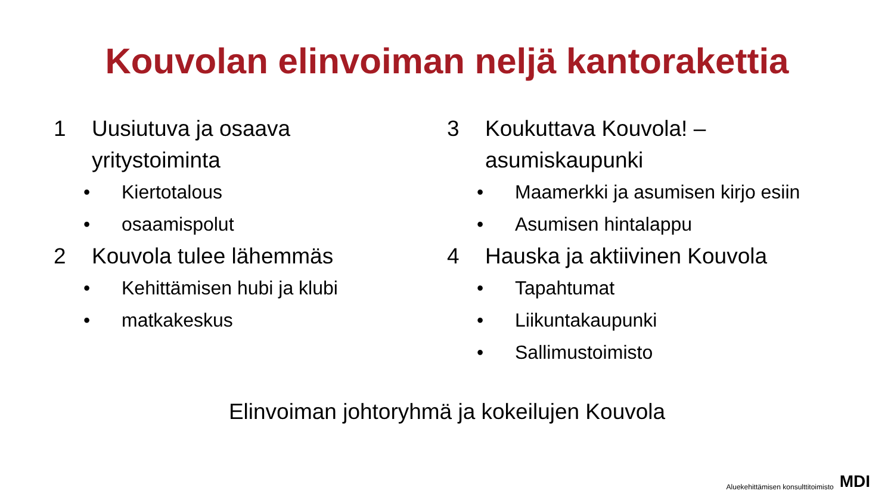Kouvolan elinvoiman neljä kantorakettia
1 Uusiutuva ja osaava
yritystoiminta
• Kiertotalous
• osaamispolut
2 Kouvola tulee lähemmäs
• Kehittämisen hubi ja klubi
• matkakeskus
3 Koukuttava Kouvola! –
asumiskaupunki
• Maamerkki ja asumisen kirjo esiin
• Asumisen hintalappu
4 Hauska ja aktiivinen Kouvola
• Tapahtumat
• Liikuntakaupunki
• Sallimustoimisto
Elinvoiman johtoryhmä ja kokeilujen Kouvola
Aluekehittämisen konsulttitoimisto MDI